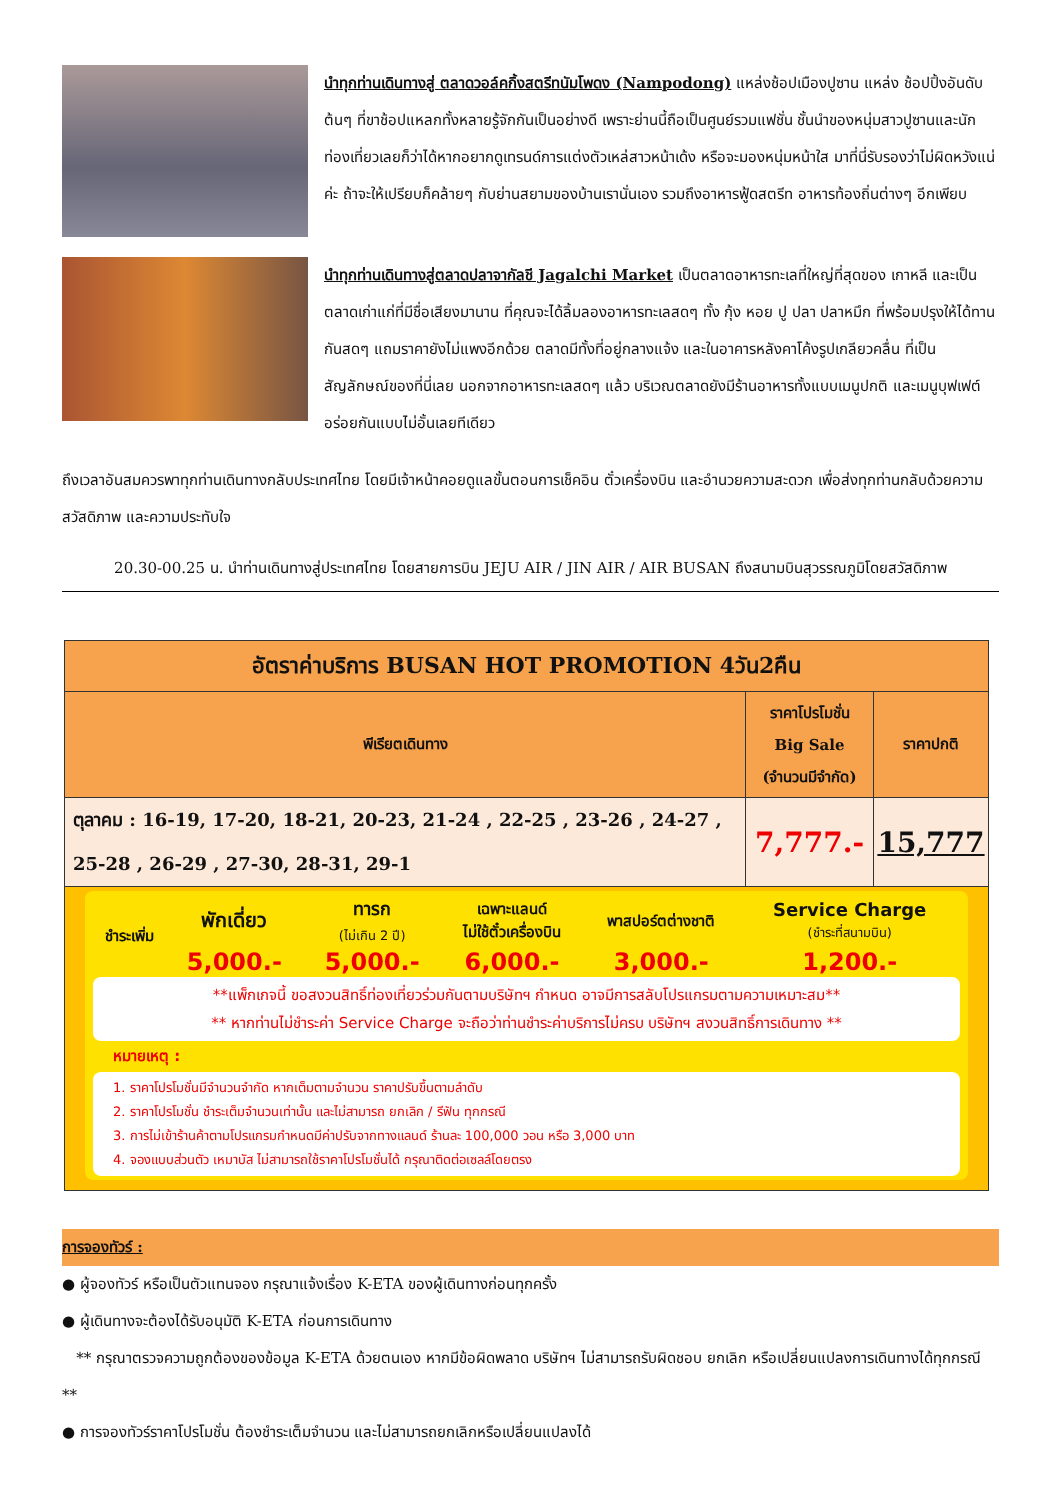นำทุกท่านเดินทางสู่ ตลาดวอล์คกิ้งสตรีทนัมโพดง (Nampodong) แหล่งช้อปเมืองปูซาน แหล่ง ช้อปปิ้งอันดับต้นๆ ที่ขาช้อปแหลกทั้งหลายรู้จักกันเป็นอย่างดี เพราะย่านนี้ถือเป็นศูนย์รวมแฟชั่น ชั้นนำของหนุ่มสาวปูซานและนักท่องเที่ยวเลยก็ว่าได้หากอยากดูเทรนด์การแต่งตัวเหล่สาวหน้าเด้ง หรือจะมองหนุ่มหน้าใส มาที่นี่รับรองว่าไม่ผิดหวังแน่ค่ะ ถ้าจะให้เปรียบก็คล้ายๆ กับย่านสยามของบ้านเรานั่นเอง รวมถึงอาหารฟู้ดสตรีท อาหารท้องถิ่นต่างๆ อีกเพียบ
นำทุกท่านเดินทางสู่ตลาดปลาจากัลชี Jagalchi Market เป็นตลาดอาหารทะเลที่ใหญ่ที่สุดของ เกาหลี และเป็นตลาดเก่าแก่ที่มีชื่อเสียงมานาน ที่คุณจะได้ลิ้มลองอาหารทะเลสดๆ ทั้ง กุ้ง หอย ปู ปลา ปลาหมึก ที่พร้อมปรุงให้ได้ทานกันสดๆ แถมราคายังไม่แพงอีกด้วย ตลาดมีทั้งที่อยู่กลางแจ้ง และในอาคารหลังคาโค้งรูปเกลียวคลื่น ที่เป็นสัญลักษณ์ของที่นี่เลย นอกจากอาหารทะเลสดๆ แล้ว บริเวณตลาดยังมีร้านอาหารทั้งแบบเมนูปกติ และเมนูบุฟเฟต์ อร่อยกันแบบไม่อั้นเลยทีเดียว
ถึงเวลาอันสมควรพาทุกท่านเดินทางกลับประเทศไทย โดยมีเจ้าหน้าคอยดูแลขั้นตอนการเช็คอิน ตั๋วเครื่องบิน และอำนวยความสะดวก เพื่อส่งทุกท่านกลับด้วยความสวัสดิภาพ และความประทับใจ
20.30-00.25 น. นำท่านเดินทางสู่ประเทศไทย โดยสายการบิน JEJU AIR / JIN AIR / AIR BUSAN ถึงสนามบินสุวรรณภูมิโดยสวัสดิภาพ
| อัตราค่าบริการ BUSAN HOT PROMOTION 4วัน2คืน | | |
| --- | --- | --- |
| พีเรียตเดินทาง | ราคาโปรโมชั่น Big Sale (จำนวนมีจำกัด) | ราคาปกติ |
| ตุลาคม : 16-19, 17-20, 18-21, 20-23, 21-24 , 22-25 , 23-26 , 24-27 , 25-28 , 26-29 , 27-30, 28-31, 29-1 | 7,777.- | 15,777 |
| / ชำระเพิ่ม / พักเดี่ยว / ทารก (ไม่เกิน 2 ปี) / เฉพาะแลนด์ ไม่ใช้ตั๋วเครื่องบิน / พาสปอร์ตต่างชาติ / Service Charge (ชำระที่สนามบิน) / / / 5,000.- / 5,000.- / 6,000.- / 3,000.- / 1,200.- / **แพ็กเกจนี้ ขอสงวนสิทธิ์ท่องเที่ยวร่วมกันตามบริษัทฯ กำหนด อาจมีการสลับโปรแกรมตามความเหมาะสม** ** หากท่านไม่ชำระค่า Service Charge จะถือว่าท่านชำระค่าบริการไม่ครบ บริษัทฯ สงวนสิทธิ์การเดินทาง ** หมายเหตุ : 1. ราคาโปรโมชั่นมีจำนวนจำกัด หากเต็มตามจำนวน ราคาปรับขึ้นตามลำดับ 2. ราคาโปรโมชั่น ชำระเต็มจำนวนเท่านั้น และไม่สามารถ ยกเลิก / รีฟัน ทุกกรณี 3. การไม่เข้าร้านค้าตามโปรแกรมกำหนดมีค่าปรับจากทางแลนด์ ร้านละ 100,000 วอน หรือ 3,000 บาท 4. จองแบบส่วนตัว เหมาบัส ไม่สามารถใช้ราคาโปรโมชั่นได้ กรุณาติดต่อเซลล์โดยตรง | | |
การจองทัวร์ :
● ผู้จองทัวร์ หรือเป็นตัวแทนจอง กรุณาแจ้งเรื่อง K-ETA ของผู้เดินทางก่อนทุกครั้ง
● ผู้เดินทางจะต้องได้รับอนุมัติ K-ETA ก่อนการเดินทาง
** กรุณาตรวจความถูกต้องของข้อมูล K-ETA ด้วยตนเอง หากมีข้อผิดพลาด บริษัทฯ ไม่สามารถรับผิดชอบ ยกเลิก หรือเปลี่ยนแปลงการเดินทางได้ทุกกรณี **
● การจองทัวร์ราคาโปรโมชั่น ต้องชำระเต็มจำนวน และไม่สามารถยกเลิกหรือเปลี่ยนแปลงได้